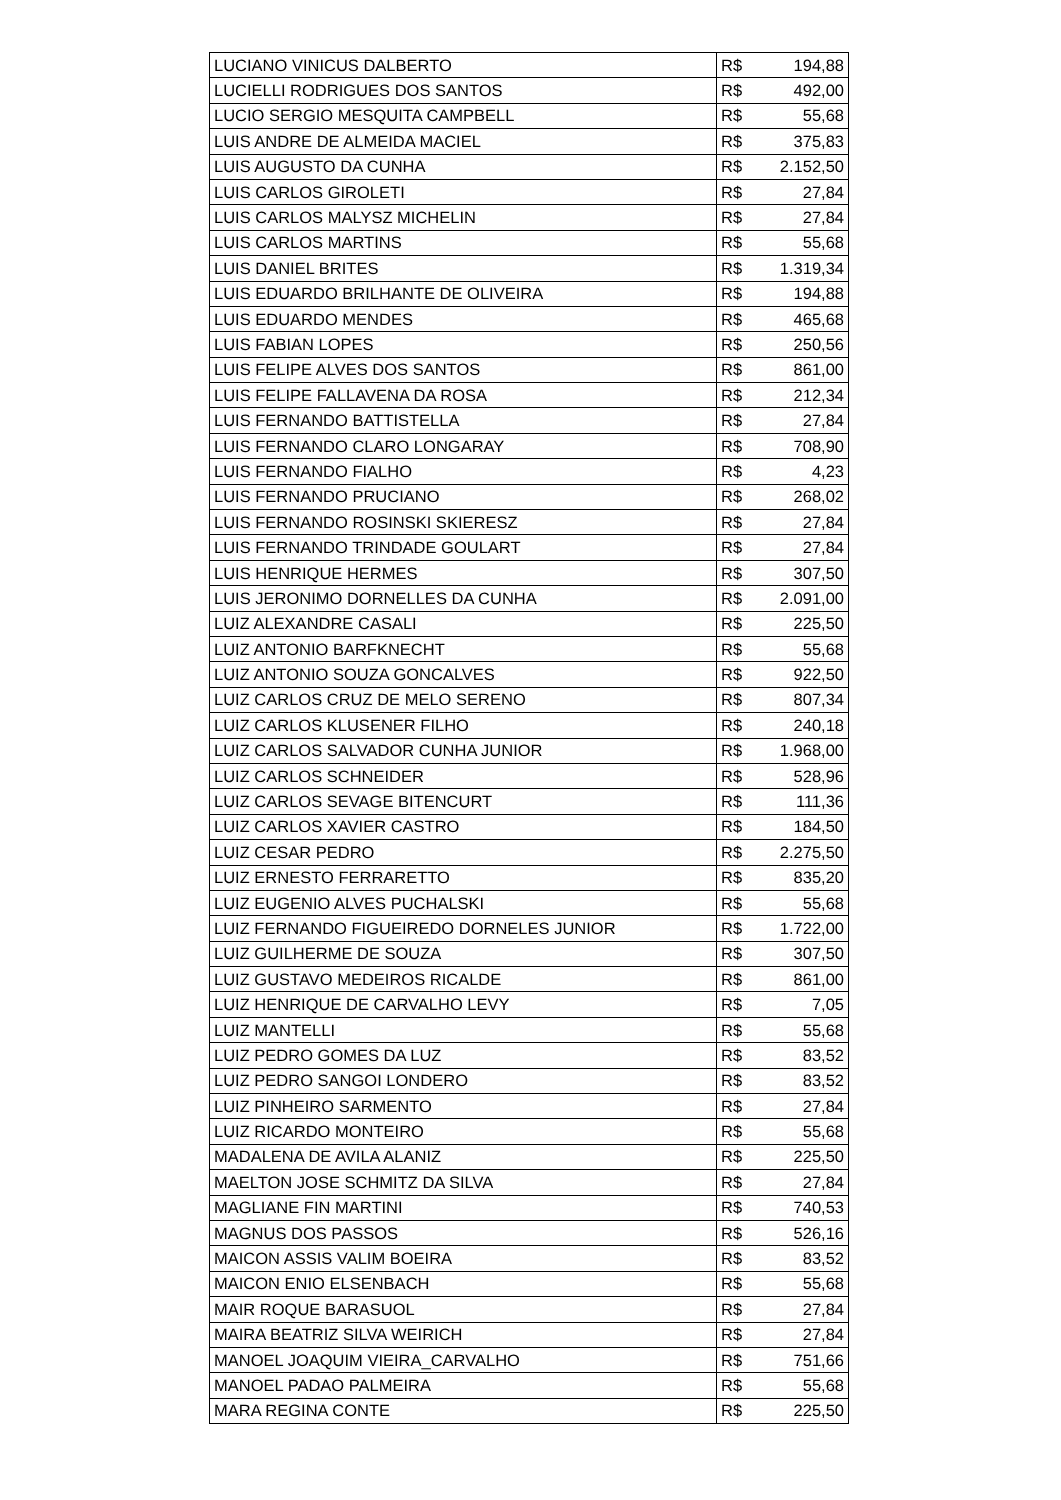| LUCIANO VINICUS DALBERTO | R$ | 194,88 |
| LUCIELLI RODRIGUES DOS SANTOS | R$ | 492,00 |
| LUCIO SERGIO MESQUITA CAMPBELL | R$ | 55,68 |
| LUIS ANDRE DE ALMEIDA MACIEL | R$ | 375,83 |
| LUIS AUGUSTO DA CUNHA | R$ | 2.152,50 |
| LUIS CARLOS GIROLETI | R$ | 27,84 |
| LUIS CARLOS MALYSZ MICHELIN | R$ | 27,84 |
| LUIS CARLOS MARTINS | R$ | 55,68 |
| LUIS DANIEL BRITES | R$ | 1.319,34 |
| LUIS EDUARDO BRILHANTE DE OLIVEIRA | R$ | 194,88 |
| LUIS EDUARDO MENDES | R$ | 465,68 |
| LUIS FABIAN LOPES | R$ | 250,56 |
| LUIS FELIPE ALVES DOS SANTOS | R$ | 861,00 |
| LUIS FELIPE FALLAVENA DA ROSA | R$ | 212,34 |
| LUIS FERNANDO BATTISTELLA | R$ | 27,84 |
| LUIS FERNANDO CLARO LONGARAY | R$ | 708,90 |
| LUIS FERNANDO FIALHO | R$ | 4,23 |
| LUIS FERNANDO PRUCIANO | R$ | 268,02 |
| LUIS FERNANDO ROSINSKI SKIERESZ | R$ | 27,84 |
| LUIS FERNANDO TRINDADE GOULART | R$ | 27,84 |
| LUIS HENRIQUE HERMES | R$ | 307,50 |
| LUIS JERONIMO DORNELLES DA CUNHA | R$ | 2.091,00 |
| LUIZ ALEXANDRE CASALI | R$ | 225,50 |
| LUIZ ANTONIO BARFKNECHT | R$ | 55,68 |
| LUIZ ANTONIO SOUZA GONCALVES | R$ | 922,50 |
| LUIZ CARLOS CRUZ DE MELO SERENO | R$ | 807,34 |
| LUIZ CARLOS KLUSENER FILHO | R$ | 240,18 |
| LUIZ CARLOS SALVADOR CUNHA JUNIOR | R$ | 1.968,00 |
| LUIZ CARLOS SCHNEIDER | R$ | 528,96 |
| LUIZ CARLOS SEVAGE BITENCURT | R$ | 111,36 |
| LUIZ CARLOS XAVIER CASTRO | R$ | 184,50 |
| LUIZ CESAR PEDRO | R$ | 2.275,50 |
| LUIZ ERNESTO FERRARETTO | R$ | 835,20 |
| LUIZ EUGENIO ALVES PUCHALSKI | R$ | 55,68 |
| LUIZ FERNANDO FIGUEIREDO DORNELES JUNIOR | R$ | 1.722,00 |
| LUIZ GUILHERME DE SOUZA | R$ | 307,50 |
| LUIZ GUSTAVO MEDEIROS RICALDE | R$ | 861,00 |
| LUIZ HENRIQUE DE CARVALHO LEVY | R$ | 7,05 |
| LUIZ MANTELLI | R$ | 55,68 |
| LUIZ PEDRO GOMES DA LUZ | R$ | 83,52 |
| LUIZ PEDRO SANGOI LONDERO | R$ | 83,52 |
| LUIZ PINHEIRO SARMENTO | R$ | 27,84 |
| LUIZ RICARDO MONTEIRO | R$ | 55,68 |
| MADALENA DE AVILA ALANIZ | R$ | 225,50 |
| MAELTON JOSE SCHMITZ DA SILVA | R$ | 27,84 |
| MAGLIANE FIN MARTINI | R$ | 740,53 |
| MAGNUS DOS PASSOS | R$ | 526,16 |
| MAICON ASSIS VALIM BOEIRA | R$ | 83,52 |
| MAICON ENIO ELSENBACH | R$ | 55,68 |
| MAIR ROQUE BARASUOL | R$ | 27,84 |
| MAIRA BEATRIZ SILVA WEIRICH | R$ | 27,84 |
| MANOEL JOAQUIM VIEIRA_CARVALHO | R$ | 751,66 |
| MANOEL PADAO PALMEIRA | R$ | 55,68 |
| MARA REGINA CONTE | R$ | 225,50 |